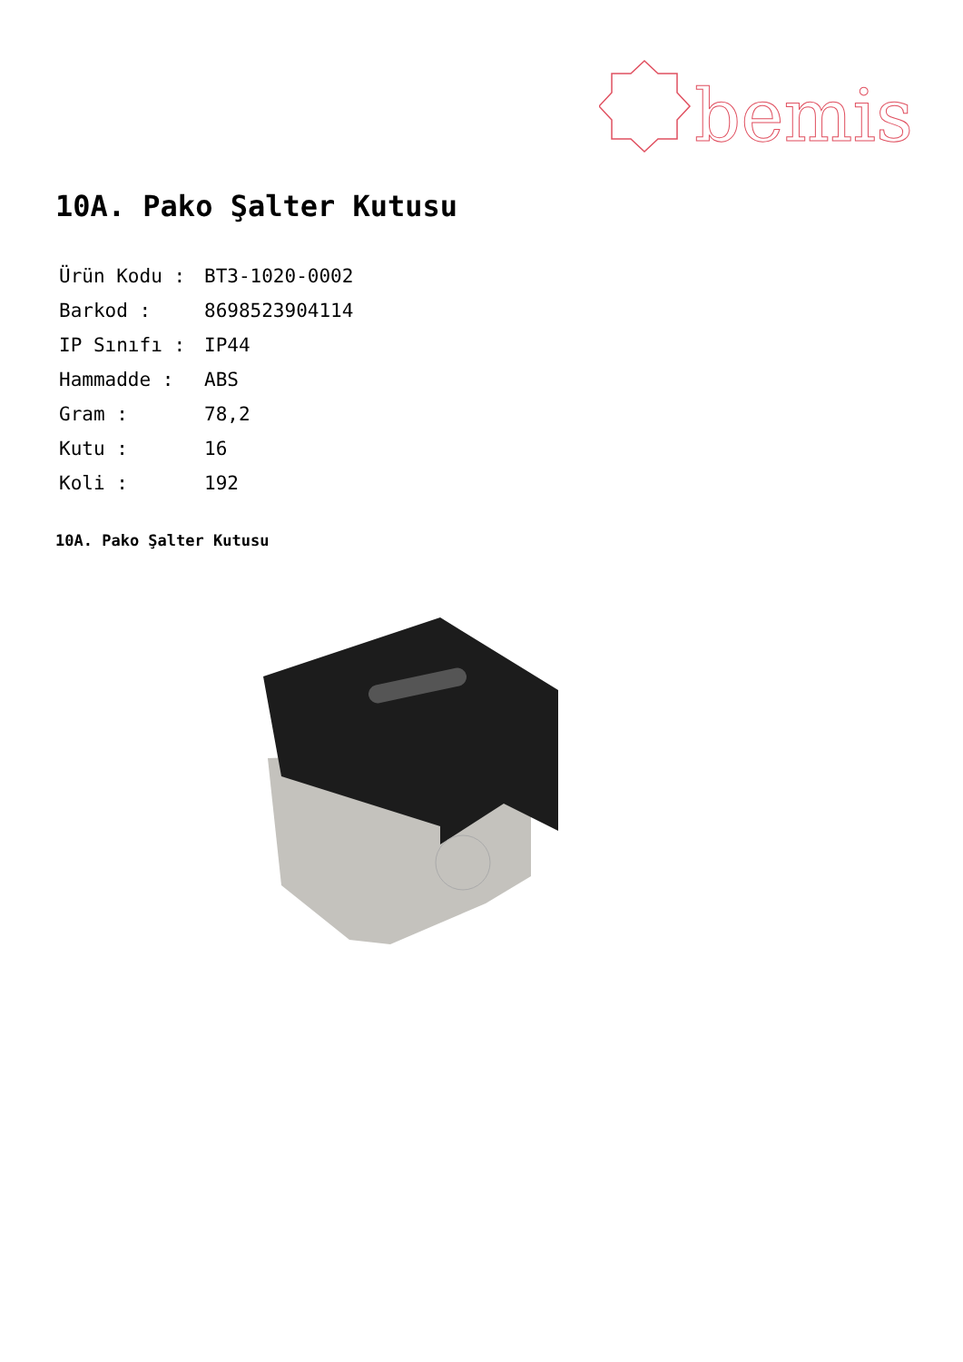bemis
10A. Pako Şalter Kutusu
| Ürün Kodu : | BT3-1020-0002 |
| Barkod : | 8698523904114 |
| IP Sınıfı : | IP44 |
| Hammadde : | ABS |
| Gram : | 78,2 |
| Kutu : | 16 |
| Koli : | 192 |
10A. Pako Şalter Kutusu